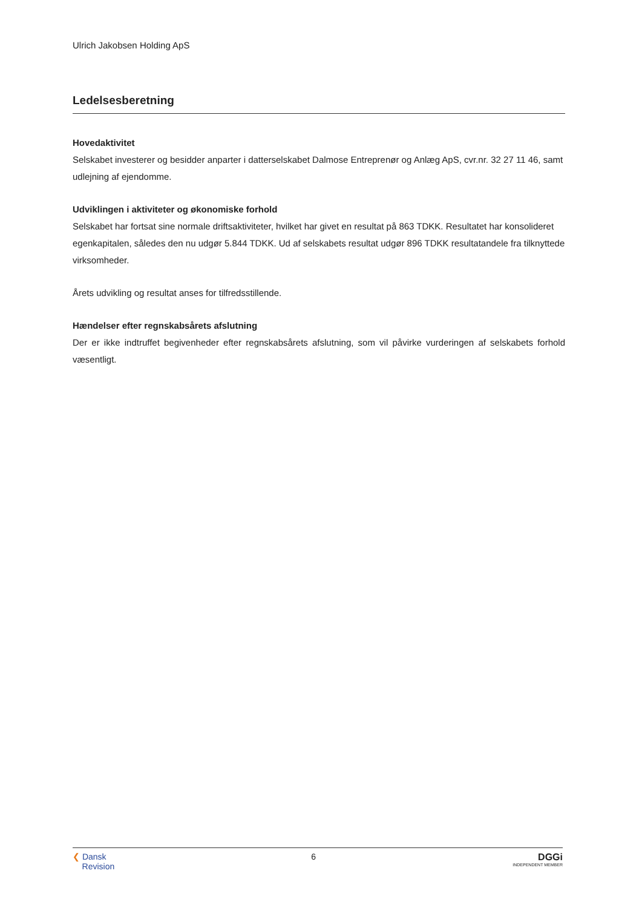Ulrich Jakobsen Holding ApS
Ledelsesberetning
Hovedaktivitet
Selskabet investerer og besidder anparter i datterselskabet Dalmose Entreprenør og Anlæg ApS, cvr.nr. 32 27 11 46, samt udlejning af ejendomme.
Udviklingen i aktiviteter og økonomiske forhold
Selskabet har fortsat sine normale driftsaktiviteter, hvilket har givet en resultat på 863 TDKK. Resultatet har konsolideret egenkapitalen, således den nu udgør 5.844 TDKK. Ud af selskabets resultat udgør 896 TDKK resultatandele fra tilknyttede virksomheder.
Årets udvikling og resultat anses for tilfredsstillende.
Hændelser efter regnskabsårets afslutning
Der er ikke indtruffet begivenheder efter regnskabsårets afslutning, som vil påvirke vurderingen af selskabets forhold væsentligt.
❮ Dansk
Revision
6 DGGi
INDEPENDENT MEMBER